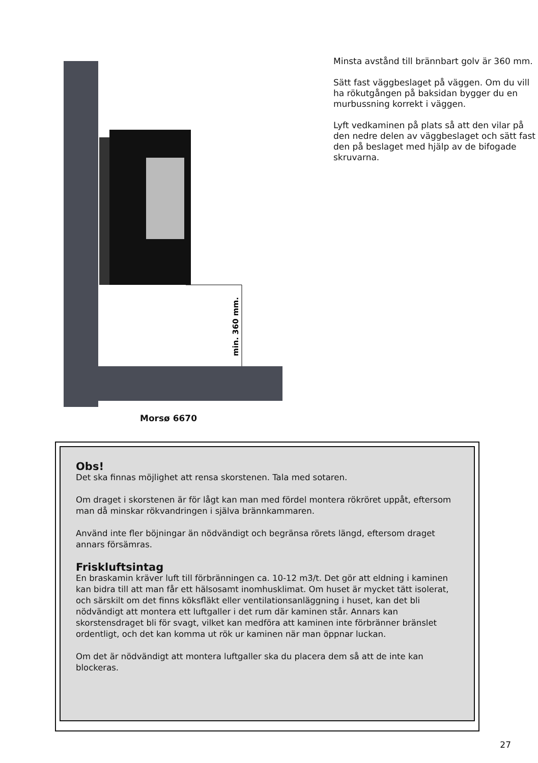min. 360 mm.
Morsø 6670
Minsta avstånd till brännbart golv är 360 mm.
Sätt fast väggbeslaget på väggen. Om du vill ha rökutgången på baksidan bygger du en murbussning korrekt i väggen.
Lyft vedkaminen på plats så att den vilar på den nedre delen av väggbeslaget och sätt fast den på beslaget med hjälp av de bifogade skruvarna.
Obs!
Det ska finnas möjlighet att rensa skorstenen. Tala med sotaren.
Om draget i skorstenen är för lågt kan man med fördel montera rökröret uppåt, eftersom man då minskar rökvandringen i själva brännkammaren.
Använd inte fler böjningar än nödvändigt och begränsa rörets längd, eftersom draget annars försämras.
Friskluftsintag
En braskamin kräver luft till förbränningen ca. 10-12 m3/t. Det gör att eldning i kaminen kan bidra till att man får ett hälsosamt inomhusklimat. Om huset är mycket tätt isolerat, och särskilt om det finns köksfläkt eller ventilationsanläggning i huset, kan det bli nödvändigt att montera ett luftgaller i det rum där kaminen står. Annars kan skorstensdraget bli för svagt, vilket kan medföra att kaminen inte förbränner bränslet ordentligt, och det kan komma ut rök ur kaminen när man öppnar luckan.
Om det är nödvändigt att montera luftgaller ska du placera dem så att de inte kan blockeras.
27